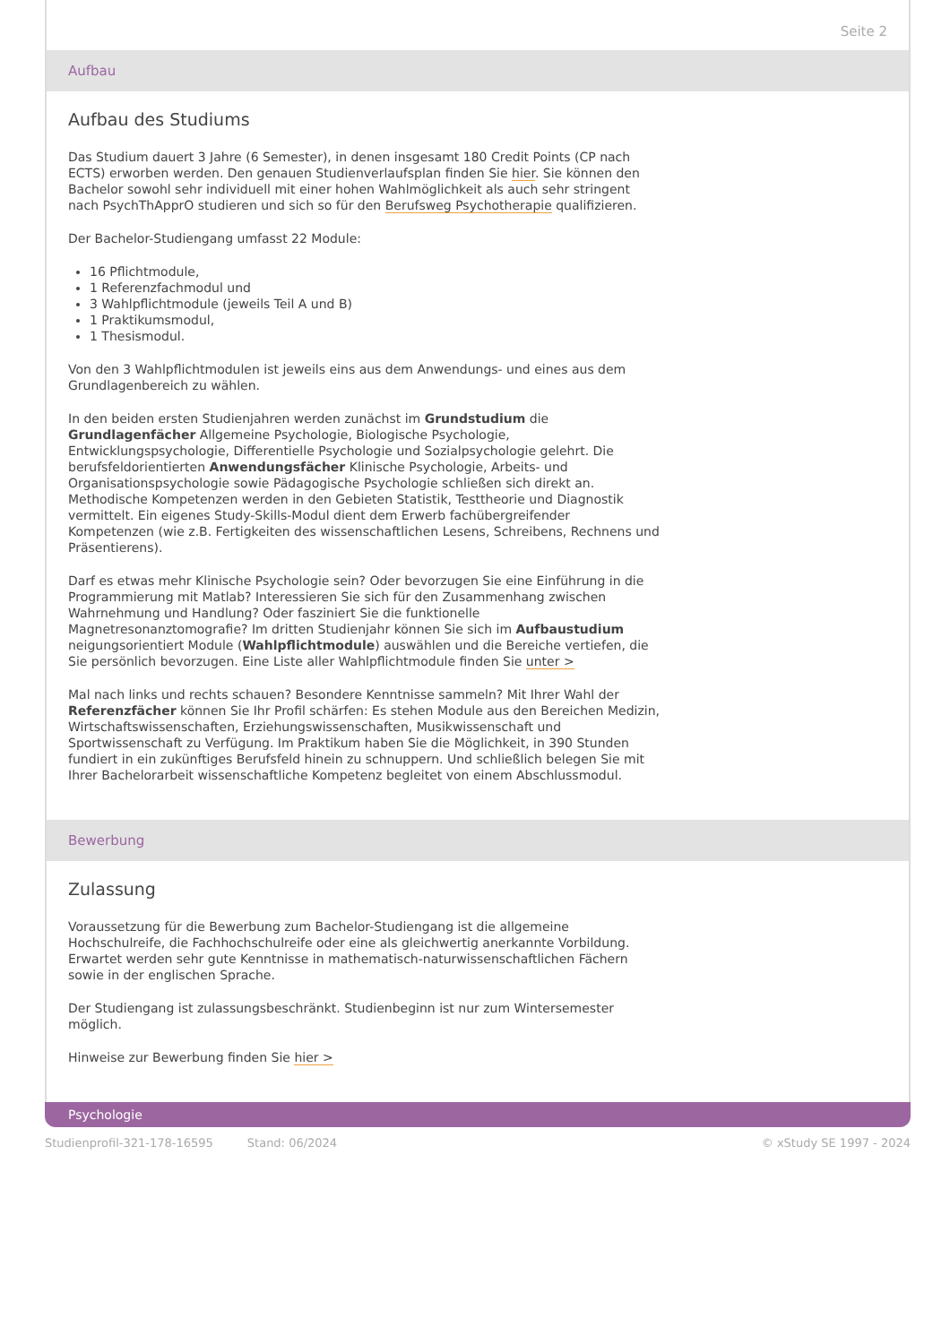Seite 2
Aufbau
Aufbau des Studiums
Das Studium dauert 3 Jahre (6 Semester), in denen insgesamt 180 Credit Points (CP nach ECTS) erworben werden. Den genauen Studienverlaufsplan finden Sie hier. Sie können den Bachelor sowohl sehr individuell mit einer hohen Wahlmöglichkeit als auch sehr stringent nach PsychThApprO studieren und sich so für den Berufsweg Psychotherapie qualifizieren.
Der Bachelor-Studiengang umfasst 22 Module:
16 Pflichtmodule,
1 Referenzfachmodul und
3 Wahlpflichtmodule (jeweils Teil A und B)
1 Praktikumsmodul,
1 Thesismodul.
Von den 3 Wahlpflichtmodulen ist jeweils eins aus dem Anwendungs- und eines aus dem Grundlagenbereich zu wählen.
In den beiden ersten Studienjahren werden zunächst im Grundstudium die Grundlagenfächer Allgemeine Psychologie, Biologische Psychologie, Entwicklungspsychologie, Differentielle Psychologie und Sozialpsychologie gelehrt. Die berufsfeldorientierten Anwendungsfächer Klinische Psychologie, Arbeits- und Organisationspsychologie sowie Pädagogische Psychologie schließen sich direkt an. Methodische Kompetenzen werden in den Gebieten Statistik, Testtheorie und Diagnostik vermittelt. Ein eigenes Study-Skills-Modul dient dem Erwerb fachübergreifender Kompetenzen (wie z.B. Fertigkeiten des wissenschaftlichen Lesens, Schreibens, Rechnens und Präsentierens).
Darf es etwas mehr Klinische Psychologie sein? Oder bevorzugen Sie eine Einführung in die Programmierung mit Matlab? Interessieren Sie sich für den Zusammenhang zwischen Wahrnehmung und Handlung? Oder fasziniert Sie die funktionelle Magnetresonanztomografie? Im dritten Studienjahr können Sie sich im Aufbaustudium neigungsorientiert Module (Wahlpflichtmodule) auswählen und die Bereiche vertiefen, die Sie persönlich bevorzugen. Eine Liste aller Wahlpflichtmodule finden Sie unter >
Mal nach links und rechts schauen? Besondere Kenntnisse sammeln? Mit Ihrer Wahl der Referenzfächer können Sie Ihr Profil schärfen: Es stehen Module aus den Bereichen Medizin, Wirtschaftswissenschaften, Erziehungswissenschaften, Musikwissenschaft und Sportwissenschaft zu Verfügung. Im Praktikum haben Sie die Möglichkeit, in 390 Stunden fundiert in ein zukünftiges Berufsfeld hinein zu schnuppern. Und schließlich belegen Sie mit Ihrer Bachelorarbeit wissenschaftliche Kompetenz begleitet von einem Abschlussmodul.
Bewerbung
Zulassung
Voraussetzung für die Bewerbung zum Bachelor-Studiengang ist die allgemeine Hochschulreife, die Fachhochschulreife oder eine als gleichwertig anerkannte Vorbildung. Erwartet werden sehr gute Kenntnisse in mathematisch-naturwissenschaftlichen Fächern sowie in der englischen Sprache.
Der Studiengang ist zulassungsbeschränkt. Studienbeginn ist nur zum Wintersemester möglich.
Hinweise zur Bewerbung finden Sie hier >
Psychologie
Studienprofil-321-178-16595 Stand: 06/2024 © xStudy SE 1997 - 2024